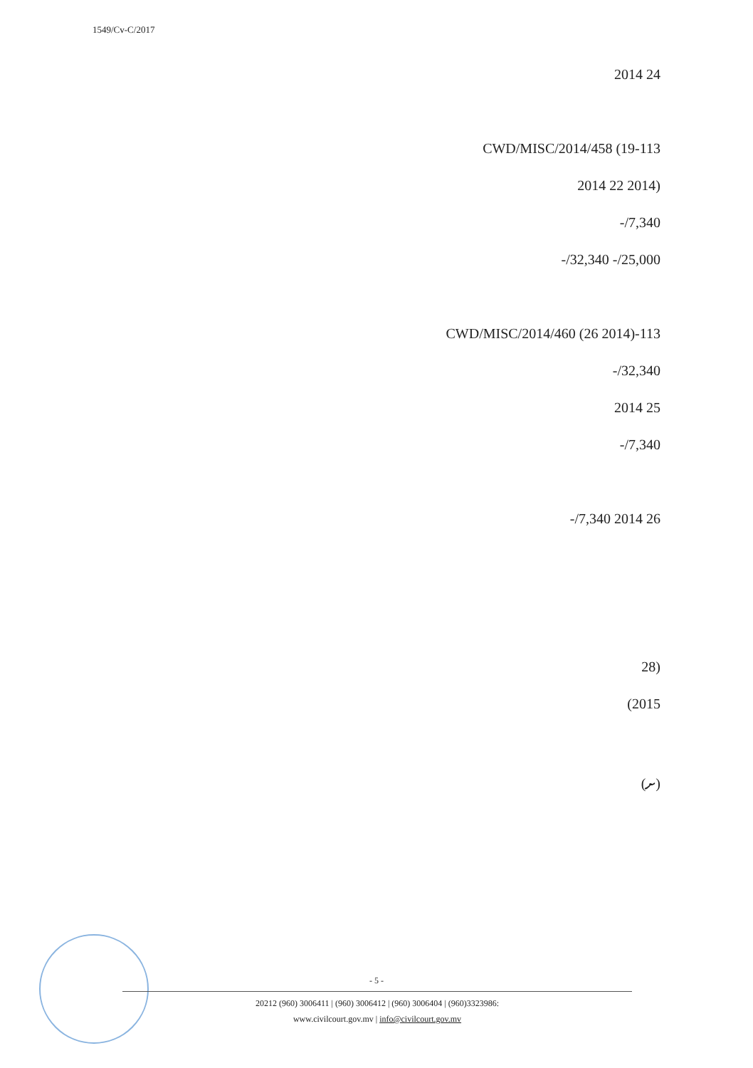1549/Cv-C/2017
24 2014
113-CWD/MISC/2014/458 (19
(2014 22 2014
7,340/-
25,000/- 32,340/-
113-CWD/MISC/2014/460 (26 2014)
32,340/-
25 2014
7,340/-
26 2014 7,340/-
(28
2015)
(ށ)
- 5 -
20212 (960) 3006411 | (960) 3006412 | (960) 3006404 | (960)3323986:
www.civilcourt.gov.mv | info@civilcourt.gov.mv